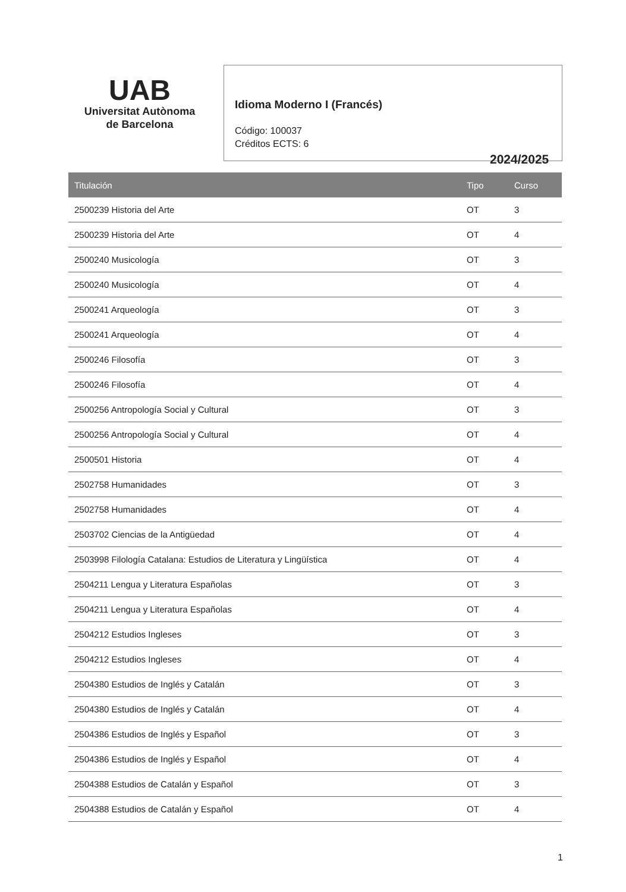UAB
Universitat Autònoma
de Barcelona
Idioma Moderno I (Francés)
Código: 100037
Créditos ECTS: 6
2024/2025
| Titulación | Tipo | Curso |
| --- | --- | --- |
| 2500239 Historia del Arte | OT | 3 |
| 2500239 Historia del Arte | OT | 4 |
| 2500240 Musicología | OT | 3 |
| 2500240 Musicología | OT | 4 |
| 2500241 Arqueología | OT | 3 |
| 2500241 Arqueología | OT | 4 |
| 2500246 Filosofía | OT | 3 |
| 2500246 Filosofía | OT | 4 |
| 2500256 Antropología Social y Cultural | OT | 3 |
| 2500256 Antropología Social y Cultural | OT | 4 |
| 2500501 Historia | OT | 4 |
| 2502758 Humanidades | OT | 3 |
| 2502758 Humanidades | OT | 4 |
| 2503702 Ciencias de la Antigüedad | OT | 4 |
| 2503998 Filología Catalana: Estudios de Literatura y Lingüística | OT | 4 |
| 2504211 Lengua y Literatura Españolas | OT | 3 |
| 2504211 Lengua y Literatura Españolas | OT | 4 |
| 2504212 Estudios Ingleses | OT | 3 |
| 2504212 Estudios Ingleses | OT | 4 |
| 2504380 Estudios de Inglés y Catalán | OT | 3 |
| 2504380 Estudios de Inglés y Catalán | OT | 4 |
| 2504386 Estudios de Inglés y Español | OT | 3 |
| 2504386 Estudios de Inglés y Español | OT | 4 |
| 2504388 Estudios de Catalán y Español | OT | 3 |
| 2504388 Estudios de Catalán y Español | OT | 4 |
1